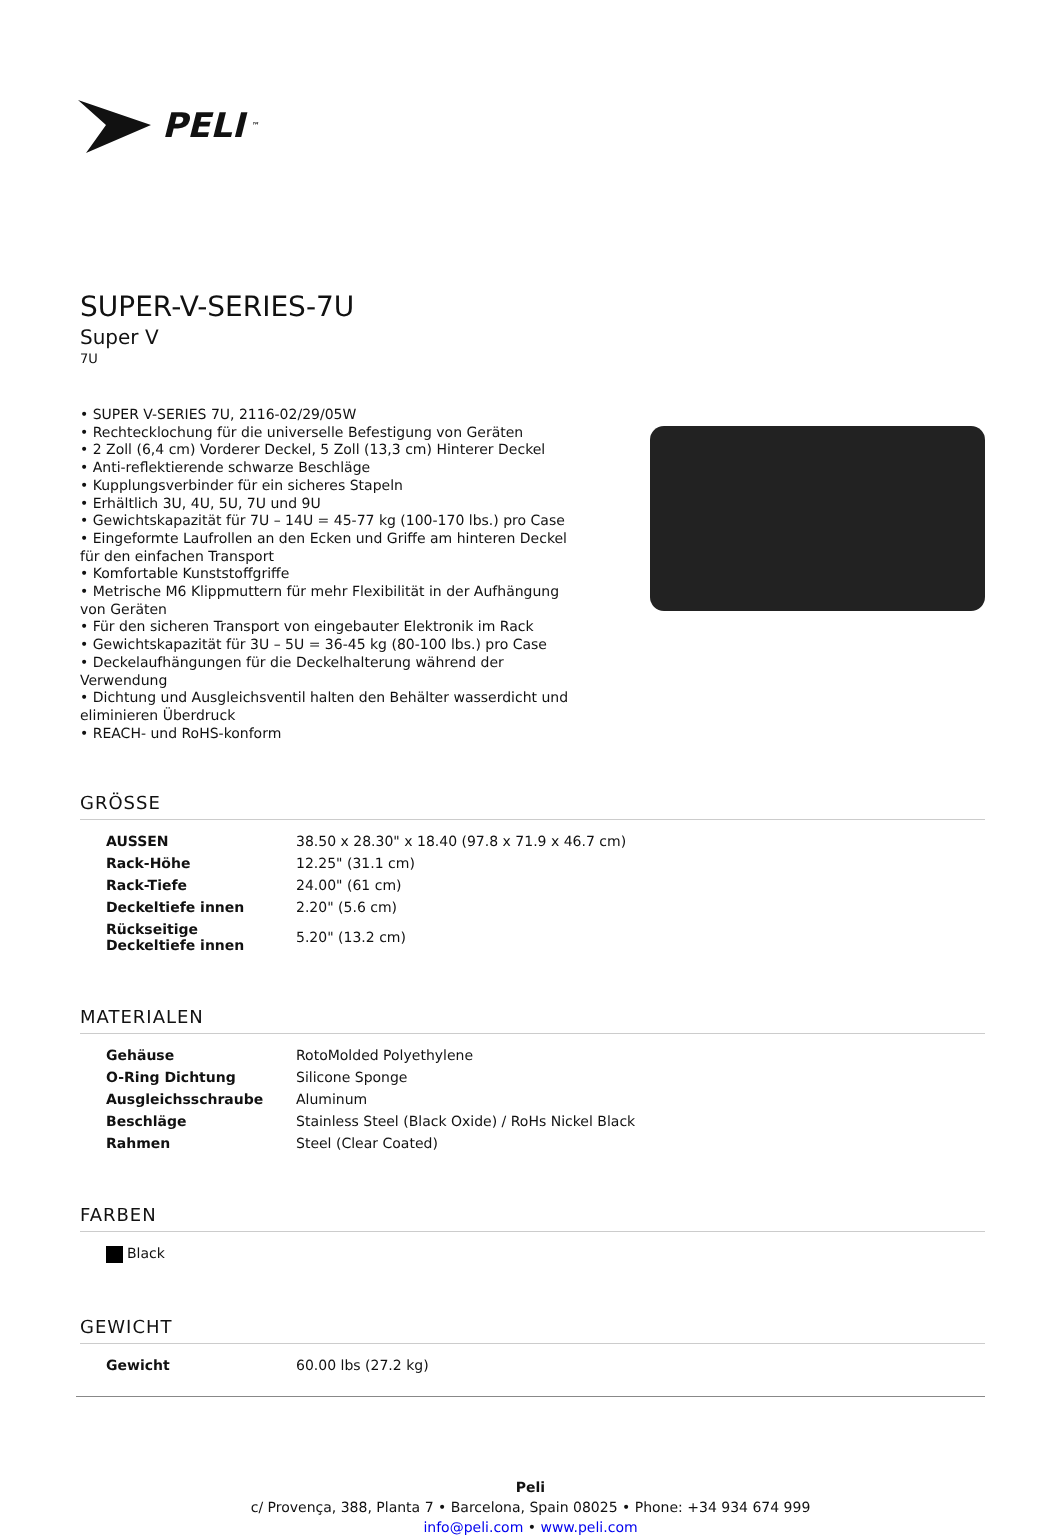PELI<sup>™</sup>
SUPER-V-SERIES-7U
Super V
7U
• SUPER V-SERIES 7U, 2116-02/29/05W
• Rechtecklochung für die universelle Befestigung von Geräten
• 2 Zoll (6,4 cm) Vorderer Deckel, 5 Zoll (13,3 cm) Hinterer Deckel
• Anti-reflektierende schwarze Beschläge
• Kupplungsverbinder für ein sicheres Stapeln
• Erhältlich 3U, 4U, 5U, 7U und 9U
• Gewichtskapazität für 7U – 14U = 45-77 kg (100-170 lbs.) pro Case
• Eingeformte Laufrollen an den Ecken und Griffe am hinteren Deckel für den einfachen Transport
• Komfortable Kunststoffgriffe
• Metrische M6 Klippmuttern für mehr Flexibilität in der Aufhängung von Geräten
• Für den sicheren Transport von eingebauter Elektronik im Rack
• Gewichtskapazität für 3U – 5U = 36-45 kg (80-100 lbs.) pro Case
• Deckelaufhängungen für die Deckelhalterung während der Verwendung
• Dichtung und Ausgleichsventil halten den Behälter wasserdicht und eliminieren Überdruck
• REACH- und RoHS-konform
GRÖSSE
| AUSSEN | 38.50 x 28.30" x 18.40 (97.8 x 71.9 x 46.7 cm) |
| Rack-Höhe | 12.25" (31.1 cm) |
| Rack-Tiefe | 24.00" (61 cm) |
| Deckeltiefe innen | 2.20" (5.6 cm) |
| Rückseitige Deckeltiefe innen | 5.20" (13.2 cm) |
MATERIALEN
| Gehäuse | RotoMolded Polyethylene |
| O-Ring Dichtung | Silicone Sponge |
| Ausgleichsschraube | Aluminum |
| Beschläge | Stainless Steel (Black Oxide) / RoHs Nickel Black |
| Rahmen | Steel (Clear Coated) |
FARBEN
| Black |
GEWICHT
| Gewicht | 60.00 lbs (27.2 kg) |
Peli
c/ Provença, 388, Planta 7 • Barcelona, Spain 08025 • Phone: +34 934 674 999
info@peli.com • www.peli.com